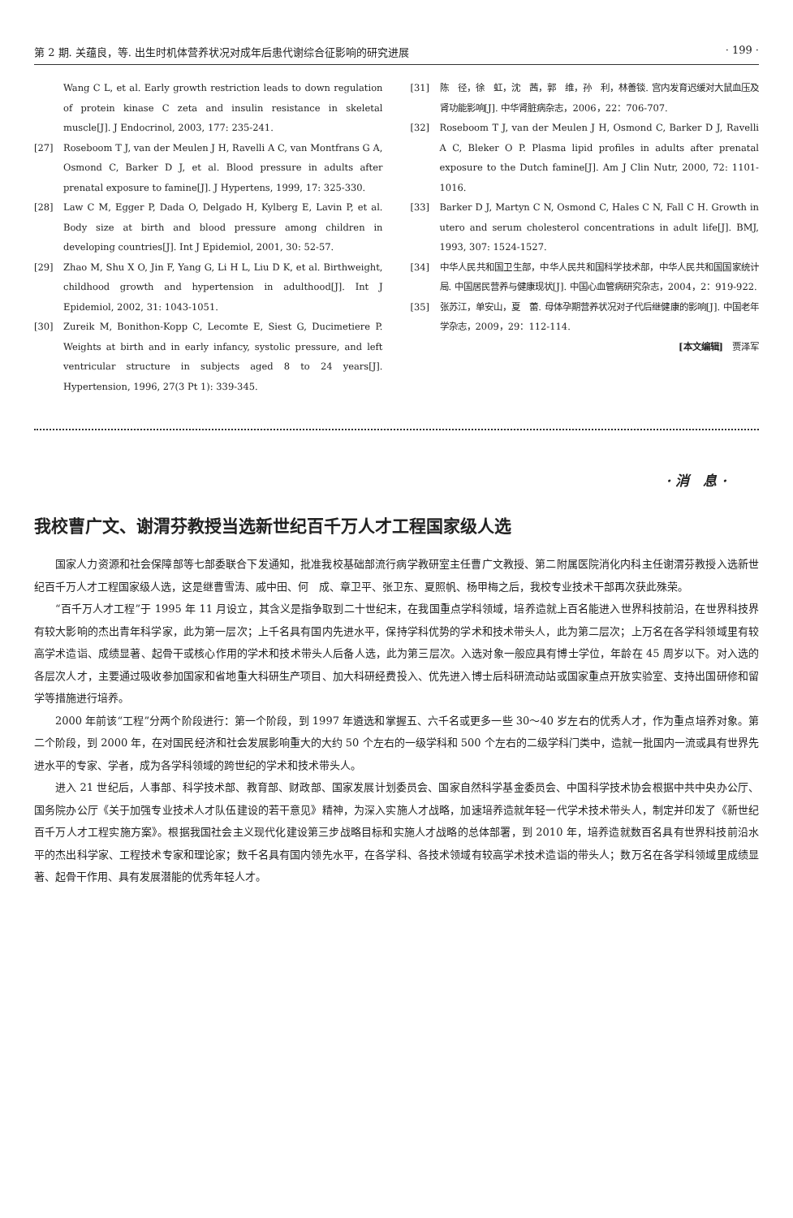第 2 期. 关蕴良，等. 出生时机体营养状况对成年后患代谢综合征影响的研究进展 · 199 ·
Wang C L, et al. Early growth restriction leads to down regulation of protein kinase C zeta and insulin resistance in skeletal muscle[J]. J Endocrinol, 2003, 177: 235-241.
[27] Roseboom T J, van der Meulen J H, Ravelli A C, van Montfrans G A, Osmond C, Barker D J, et al. Blood pressure in adults after prenatal exposure to famine[J]. J Hypertens, 1999, 17: 325-330.
[28] Law C M, Egger P, Dada O, Delgado H, Kylberg E, Lavin P, et al. Body size at birth and blood pressure among children in developing countries[J]. Int J Epidemiol, 2001, 30: 52-57.
[29] Zhao M, Shu X O, Jin F, Yang G, Li H L, Liu D K, et al. Birthweight, childhood growth and hypertension in adulthood[J]. Int J Epidemiol, 2002, 31: 1043-1051.
[30] Zureik M, Bonithon-Kopp C, Lecomte E, Siest G, Ducimetiere P. Weights at birth and in early infancy, systolic pressure, and left ventricular structure in subjects aged 8 to 24 years[J]. Hypertension, 1996, 27(3 Pt 1): 339-345.
[31] 陈　径，徐　虹，沈　茜，郭　维，孙　利，林善锬. 宫内发育迟缓对大鼠血压及肾功能影响[J]. 中华肾脏病杂志，2006，22：706-707.
[32] Roseboom T J, van der Meulen J H, Osmond C, Barker D J, Ravelli A C, Bleker O P. Plasma lipid profiles in adults after prenatal exposure to the Dutch famine[J]. Am J Clin Nutr, 2000, 72: 1101-1016.
[33] Barker D J, Martyn C N, Osmond C, Hales C N, Fall C H. Growth in utero and serum cholesterol concentrations in adult life[J]. BMJ, 1993, 307: 1524-1527.
[34] 中华人民共和国卫生部，中华人民共和国科学技术部，中华人民共和国国家统计局. 中国居民营养与健康现状[J]. 中国心血管病研究杂志，2004，2：919-922.
[35] 张苏江，单安山，夏　蕾. 母体孕期营养状况对子代后继健康的影响[J]. 中国老年学杂志，2009，29：112-114.
[本文编辑]　贾泽军
· 消　息 ·
我校曹广文、谢渭芬教授当选新世纪百千万人才工程国家级人选
国家人力资源和社会保障部等七部委联合下发通知，批准我校基础部流行病学教研室主任曹广文教授、第二附属医院消化内科主任谢渭芬教授入选新世纪百千万人才工程国家级人选，这是继曹雪涛、戚中田、何　成、章卫平、张卫东、夏照帆、杨甲梅之后，我校专业技术干部再次获此殊荣。
“百千万人才工程”于 1995 年 11 月设立，其含义是指争取到二十世纪末，在我国重点学科领域，培养造就上百名能进入世界科技前沿，在世界科技界有较大影响的杰出青年科学家，此为第一层次；上千名具有国内先进水平，保持学科优势的学术和技术带头人，此为第二层次；上万名在各学科领域里有较高学术造诣、成绩显著、起骨干或核心作用的学术和技术带头人后备人选，此为第三层次。入选对象一般应具有博士学位，年龄在 45 周岁以下。对入选的各层次人才，主要通过吸收参加国家和省地重大科研生产项目、加大科研经费投入、优先进入博士后科研流动站或国家重点开放实验室、支持出国研修和留学等措施进行培养。
2000 年前该“工程”分两个阶段进行：第一个阶段，到 1997 年遴选和掌握五、六千名或更多一些 30～40 岁左右的优秀人才，作为重点培养对象。第二个阶段，到 2000 年，在对国民经济和社会发展影响重大的大约 50 个左右的一级学科和 500 个左右的二级学科门类中，造就一批国内一流或具有世界先进水平的专家、学者，成为各学科领域的跨世纪的学术和技术带头人。
进入 21 世纪后，人事部、科学技术部、教育部、财政部、国家发展计划委员会、国家自然科学基金委员会、中国科学技术协会根据中共中央办公厅、国务院办公厅《关于加强专业技术人才队伍建设的若干意见》精神，为深入实施人才战略，加速培养造就年轻一代学术技术带头人，制定并印发了《新世纪百千万人才工程实施方案》。根据我国社会主义现代化建设第三步战略目标和实施人才战略的总体部署，到 2010 年，培养造就数百名具有世界科技前沿水平的杰出科学家、工程技术专家和理论家；数千名具有国内领先水平，在各学科、各技术领域有较高学术技术造诣的带头人；数万名在各学科领域里成绩显著、起骨干作用、具有发展潜能的优秀年轻人才。